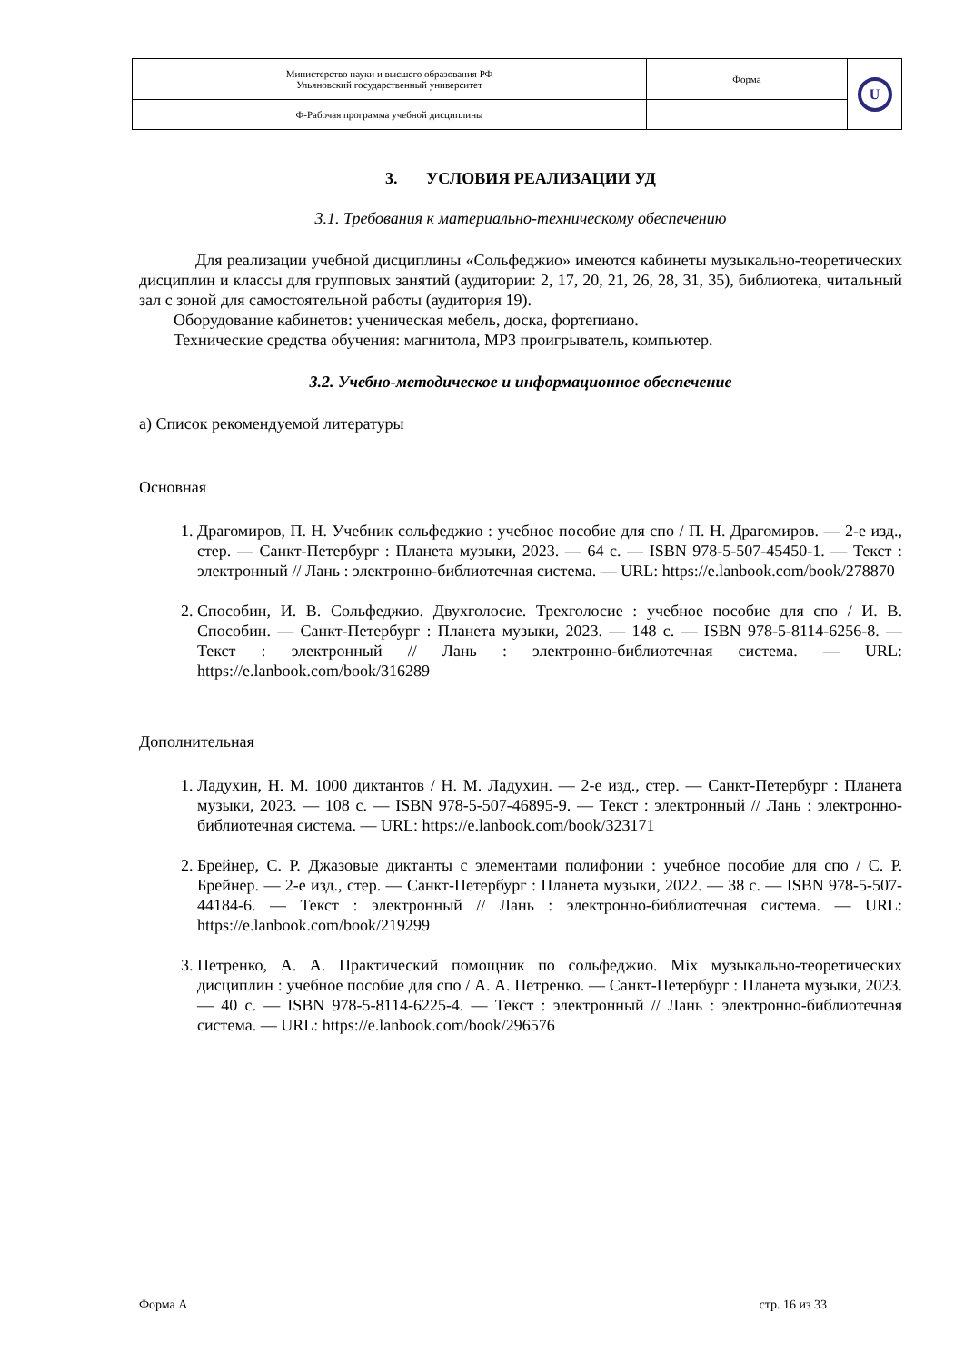| Министерство науки и высшего образования РФ Ульяновский государственный университет | Форма | U |
| Ф-Рабочая программа учебной дисциплины | | |
3. УСЛОВИЯ РЕАЛИЗАЦИИ УД
3.1. Требования к материально-техническому обеспечению
Для реализации учебной дисциплины «Сольфеджио» имеются кабинеты музыкально-теоретических дисциплин и классы для групповых занятий (аудитории: 2, 17, 20, 21, 26, 28, 31, 35), библиотека, читальный зал с зоной для самостоятельной работы (аудитория 19).
Оборудование кабинетов: ученическая мебель, доска, фортепиано.
Технические средства обучения: магнитола, MP3 проигрыватель, компьютер.
3.2. Учебно-методическое и информационное обеспечение
а) Список рекомендуемой литературы
Основная
1. Драгомиров, П. Н. Учебник сольфеджио : учебное пособие для спо / П. Н. Драгомиров. — 2-е изд., стер. — Санкт-Петербург : Планета музыки, 2023. — 64 с. — ISBN 978-5-507-45450-1. — Текст : электронный // Лань : электронно-библиотечная система. — URL: https://e.lanbook.com/book/278870
2. Способин, И. В. Сольфеджио. Двухголосие. Трехголосие : учебное пособие для спо / И. В. Способин. — Санкт-Петербург : Планета музыки, 2023. — 148 с. — ISBN 978-5-8114-6256-8. — Текст : электронный // Лань : электронно-библиотечная система. — URL: https://e.lanbook.com/book/316289
Дополнительная
1. Ладухин, Н. М. 1000 диктантов / Н. М. Ладухин. — 2-е изд., стер. — Санкт-Петербург : Планета музыки, 2023. — 108 с. — ISBN 978-5-507-46895-9. — Текст : электронный // Лань : электронно-библиотечная система. — URL: https://e.lanbook.com/book/323171
2. Брейнер, С. Р. Джазовые диктанты с элементами полифонии : учебное пособие для спо / С. Р. Брейнер. — 2-е изд., стер. — Санкт-Петербург : Планета музыки, 2022. — 38 с. — ISBN 978-5-507-44184-6. — Текст : электронный // Лань : электронно-библиотечная система. — URL: https://e.lanbook.com/book/219299
3. Петренко, А. А. Практический помощник по сольфеджио. Mix музыкально-теоретических дисциплин : учебное пособие для спо / А. А. Петренко. — Санкт-Петербург : Планета музыки, 2023. — 40 с. — ISBN 978-5-8114-6225-4. — Текст : электронный // Лань : электронно-библиотечная система. — URL: https://e.lanbook.com/book/296576
Форма А стр. 16 из 33